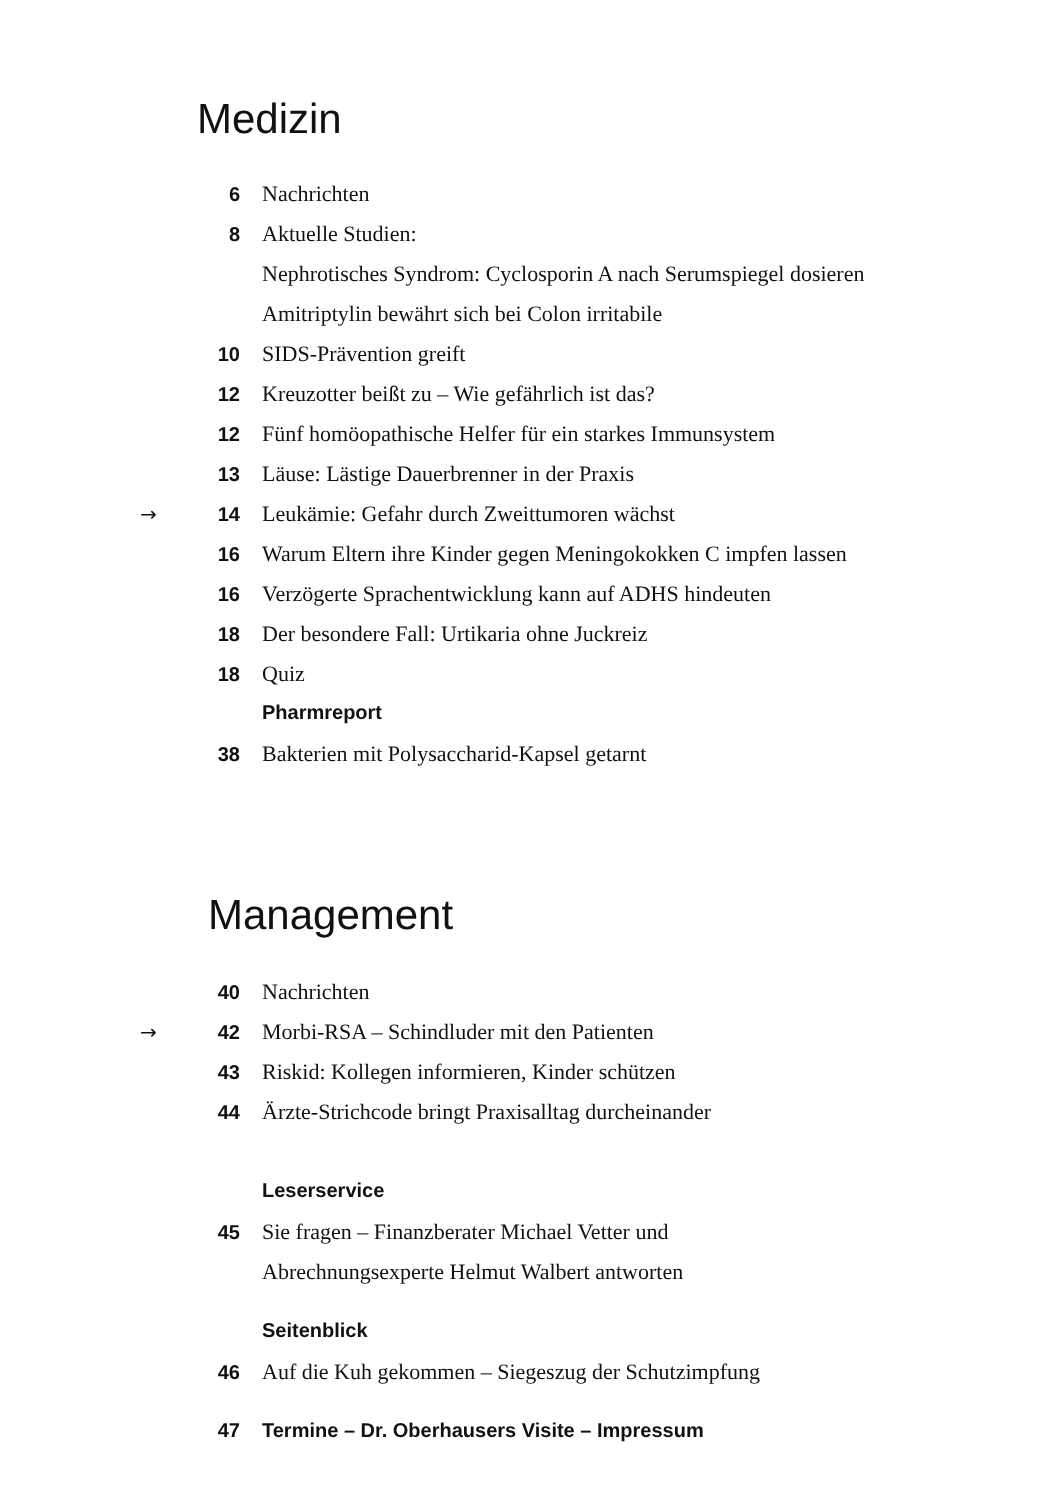Medizin
6 Nachrichten
8 Aktuelle Studien:
Nephrotisches Syndrom: Cyclosporin A nach Serumspiegel dosieren
Amitriptylin bewährt sich bei Colon irritabile
10 SIDS-Prävention greift
12 Kreuzotter beißt zu – Wie gefährlich ist das?
12 Fünf homöopathische Helfer für ein starkes Immunsystem
13 Läuse: Lästige Dauerbrenner in der Praxis
→ 14 Leukämie: Gefahr durch Zweittumoren wächst
16 Warum Eltern ihre Kinder gegen Meningokokken C impfen lassen
16 Verzögerte Sprachentwicklung kann auf ADHS hindeuten
18 Der besondere Fall: Urtikaria ohne Juckreiz
18 Quiz
Pharmreport
38 Bakterien mit Polysaccharid-Kapsel getarnt
Management
40 Nachrichten
→ 42 Morbi-RSA – Schindluder mit den Patienten
43 Riskid: Kollegen informieren, Kinder schützen
44 Ärzte-Strichcode bringt Praxisalltag durcheinander
Leserservice
45 Sie fragen – Finanzberater Michael Vetter und
Abrechnungsexperte Helmut Walbert antworten
Seitenblick
46 Auf die Kuh gekommen – Siegeszug der Schutzimpfung
47 Termine – Dr. Oberhausers Visite – Impressum